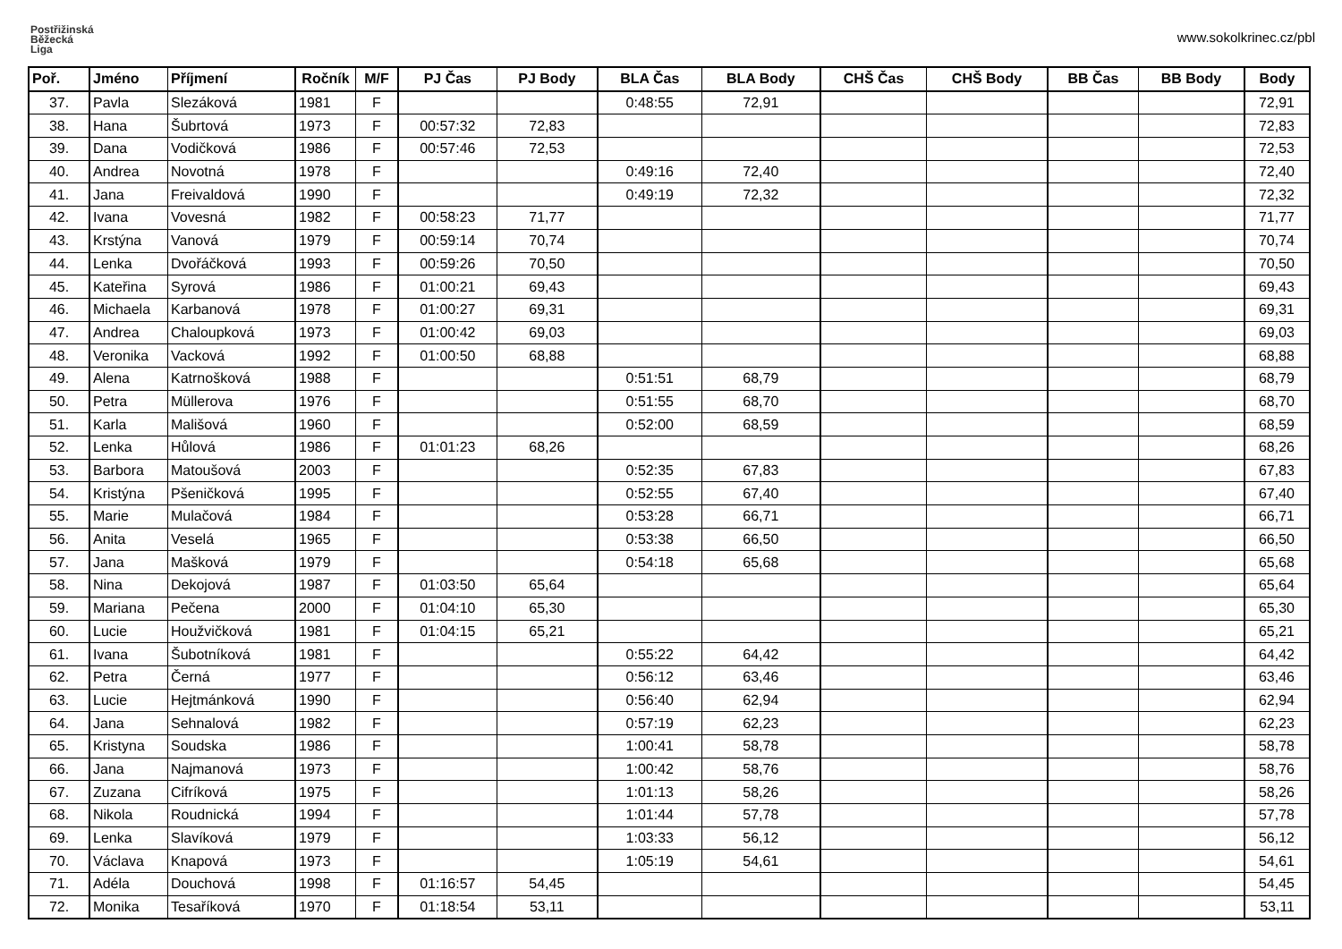Postřižinská
Běžecká
Liga
www.sokolkrinec.cz/pbl
| Poř. | Jméno | Příjmení | Ročník | M/F | PJ Čas | PJ Body | BLA Čas | BLA Body | CHŠ Čas | CHŠ Body | BB Čas | BB Body | Body |
| --- | --- | --- | --- | --- | --- | --- | --- | --- | --- | --- | --- | --- | --- |
| 37. | Pavla | Slezáková | 1981 | F | | | 0:48:55 | 72,91 | | | | | 72,91 |
| 38. | Hana | Šubrtová | 1973 | F | 00:57:32 | 72,83 | | | | | | | 72,83 |
| 39. | Dana | Vodičková | 1986 | F | 00:57:46 | 72,53 | | | | | | | 72,53 |
| 40. | Andrea | Novotná | 1978 | F | | | 0:49:16 | 72,40 | | | | | 72,40 |
| 41. | Jana | Freivaldová | 1990 | F | | | 0:49:19 | 72,32 | | | | | 72,32 |
| 42. | Ivana | Vovesná | 1982 | F | 00:58:23 | 71,77 | | | | | | | 71,77 |
| 43. | Krstýna | Vanová | 1979 | F | 00:59:14 | 70,74 | | | | | | | 70,74 |
| 44. | Lenka | Dvořáčková | 1993 | F | 00:59:26 | 70,50 | | | | | | | 70,50 |
| 45. | Kateřina | Syrová | 1986 | F | 01:00:21 | 69,43 | | | | | | | 69,43 |
| 46. | Michaela | Karbanová | 1978 | F | 01:00:27 | 69,31 | | | | | | | 69,31 |
| 47. | Andrea | Chaloupková | 1973 | F | 01:00:42 | 69,03 | | | | | | | 69,03 |
| 48. | Veronika | Vacková | 1992 | F | 01:00:50 | 68,88 | | | | | | | 68,88 |
| 49. | Alena | Katrnošková | 1988 | F | | | 0:51:51 | 68,79 | | | | | 68,79 |
| 50. | Petra | Müllerova | 1976 | F | | | 0:51:55 | 68,70 | | | | | 68,70 |
| 51. | Karla | Mališová | 1960 | F | | | 0:52:00 | 68,59 | | | | | 68,59 |
| 52. | Lenka | Hůlová | 1986 | F | 01:01:23 | 68,26 | | | | | | | 68,26 |
| 53. | Barbora | Matoušová | 2003 | F | | | 0:52:35 | 67,83 | | | | | 67,83 |
| 54. | Kristýna | Pšeničková | 1995 | F | | | 0:52:55 | 67,40 | | | | | 67,40 |
| 55. | Marie | Mulačová | 1984 | F | | | 0:53:28 | 66,71 | | | | | 66,71 |
| 56. | Anita | Veselá | 1965 | F | | | 0:53:38 | 66,50 | | | | | 66,50 |
| 57. | Jana | Mašková | 1979 | F | | | 0:54:18 | 65,68 | | | | | 65,68 |
| 58. | Nina | Dekojová | 1987 | F | 01:03:50 | 65,64 | | | | | | | 65,64 |
| 59. | Mariana | Pečena | 2000 | F | 01:04:10 | 65,30 | | | | | | | 65,30 |
| 60. | Lucie | Houžvičková | 1981 | F | 01:04:15 | 65,21 | | | | | | | 65,21 |
| 61. | Ivana | Šubotníková | 1981 | F | | | 0:55:22 | 64,42 | | | | | 64,42 |
| 62. | Petra | Černá | 1977 | F | | | 0:56:12 | 63,46 | | | | | 63,46 |
| 63. | Lucie | Hejtmánková | 1990 | F | | | 0:56:40 | 62,94 | | | | | 62,94 |
| 64. | Jana | Sehnalová | 1982 | F | | | 0:57:19 | 62,23 | | | | | 62,23 |
| 65. | Kristyna | Soudska | 1986 | F | | | 1:00:41 | 58,78 | | | | | 58,78 |
| 66. | Jana | Najmanová | 1973 | F | | | 1:00:42 | 58,76 | | | | | 58,76 |
| 67. | Zuzana | Cifríková | 1975 | F | | | 1:01:13 | 58,26 | | | | | 58,26 |
| 68. | Nikola | Roudnická | 1994 | F | | | 1:01:44 | 57,78 | | | | | 57,78 |
| 69. | Lenka | Slavíková | 1979 | F | | | 1:03:33 | 56,12 | | | | | 56,12 |
| 70. | Václava | Knapová | 1973 | F | | | 1:05:19 | 54,61 | | | | | 54,61 |
| 71. | Adéla | Douchová | 1998 | F | 01:16:57 | 54,45 | | | | | | | 54,45 |
| 72. | Monika | Tesaříková | 1970 | F | 01:18:54 | 53,11 | | | | | | | 53,11 |